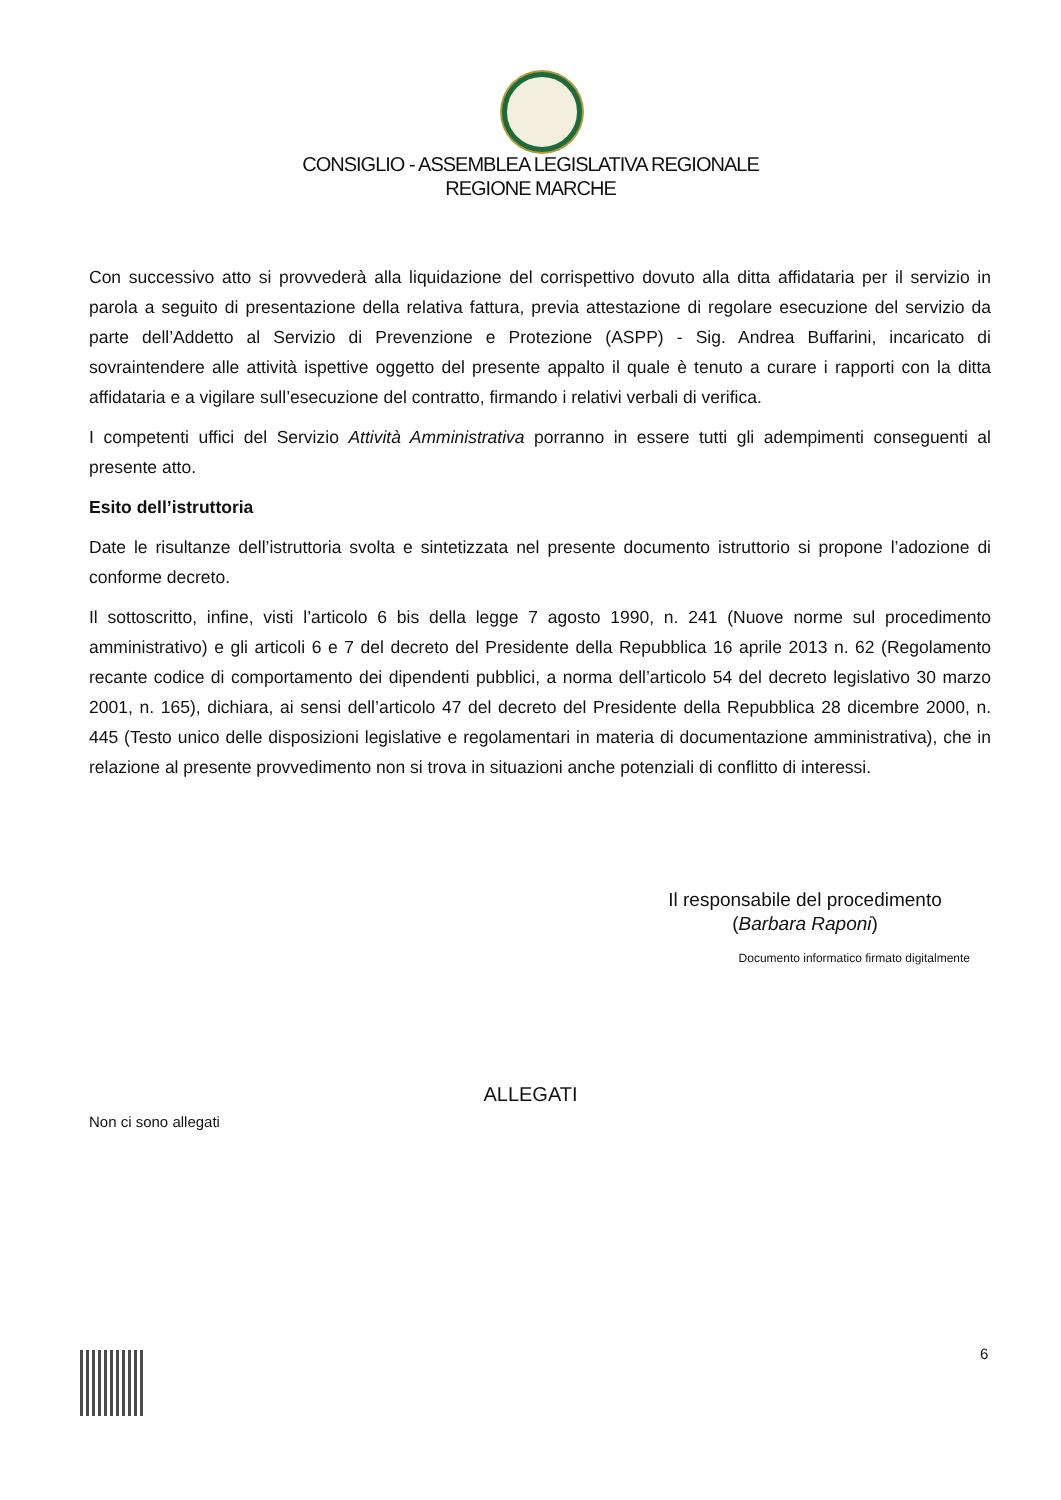CONSIGLIO - ASSEMBLEA LEGISLATIVA REGIONALE
REGIONE MARCHE
Con successivo atto si provvederà alla liquidazione del corrispettivo dovuto alla ditta affidataria per il servizio in parola a seguito di presentazione della relativa fattura, previa attestazione di regolare esecuzione del servizio da parte dell’Addetto al Servizio di Prevenzione e Protezione (ASPP) - Sig. Andrea Buffarini, incaricato di sovraintendere alle attività ispettive oggetto del presente appalto il quale è tenuto a curare i rapporti con la ditta affidataria e a vigilare sull’esecuzione del contratto, firmando i relativi verbali di verifica.
I competenti uffici del Servizio Attività Amministrativa porranno in essere tutti gli adempimenti conseguenti al presente atto.
Esito dell’istruttoria
Date le risultanze dell’istruttoria svolta e sintetizzata nel presente documento istruttorio si propone l’adozione di conforme decreto.
Il sottoscritto, infine, visti l’articolo 6 bis della legge 7 agosto 1990, n. 241 (Nuove norme sul procedimento amministrativo) e gli articoli 6 e 7 del decreto del Presidente della Repubblica 16 aprile 2013 n. 62 (Regolamento recante codice di comportamento dei dipendenti pubblici, a norma dell’articolo 54 del decreto legislativo 30 marzo 2001, n. 165), dichiara, ai sensi dell’articolo 47 del decreto del Presidente della Repubblica 28 dicembre 2000, n. 445 (Testo unico delle disposizioni legislative e regolamentari in materia di documentazione amministrativa), che in relazione al presente provvedimento non si trova in situazioni anche potenziali di conflitto di interessi.
Il responsabile del procedimento
(Barbara Raponi)
Documento informatico firmato digitalmente
ALLEGATI
Non ci sono allegati
6